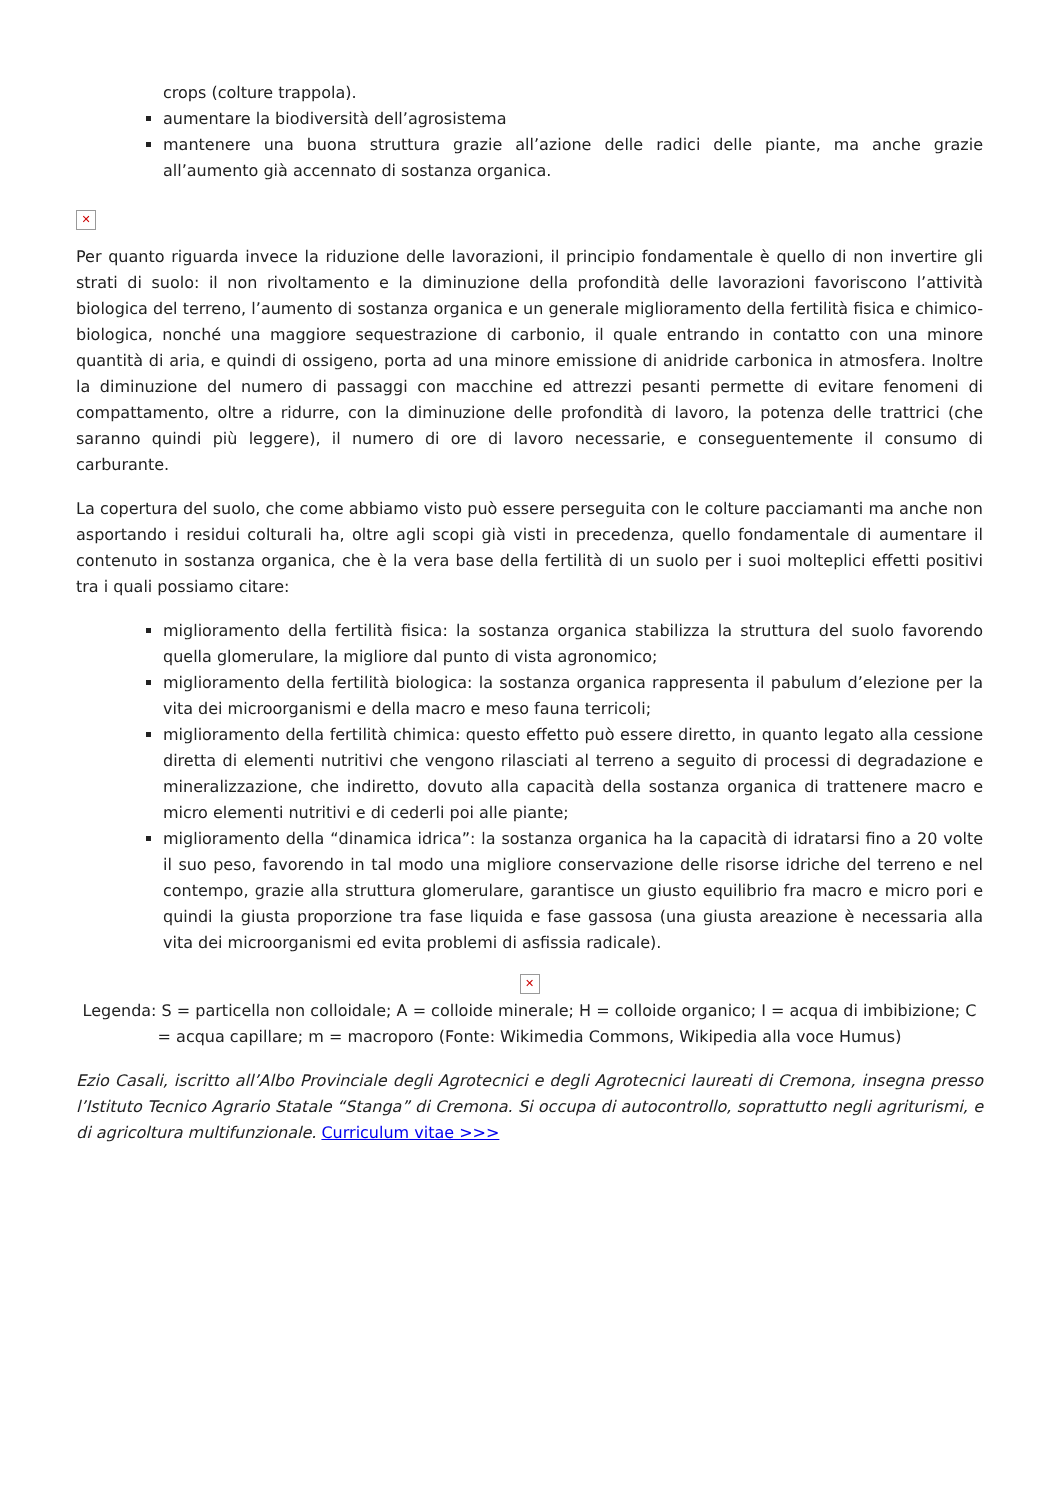crops (colture trappola).
aumentare la biodiversità dell’agrosistema
mantenere una buona struttura grazie all’azione delle radici delle piante, ma anche grazie all’aumento già accennato di sostanza organica.
✕
Per quanto riguarda invece la riduzione delle lavorazioni, il principio fondamentale è quello di non invertire gli strati di suolo: il non rivoltamento e la diminuzione della profondità delle lavorazioni favoriscono l’attività biologica del terreno, l’aumento di sostanza organica e un generale miglioramento della fertilità fisica e chimico-biologica, nonché una maggiore sequestrazione di carbonio, il quale entrando in contatto con una minore quantità di aria, e quindi di ossigeno, porta ad una minore emissione di anidride carbonica in atmosfera. Inoltre la diminuzione del numero di passaggi con macchine ed attrezzi pesanti permette di evitare fenomeni di compattamento, oltre a ridurre, con la diminuzione delle profondità di lavoro, la potenza delle trattrici (che saranno quindi più leggere), il numero di ore di lavoro necessarie, e conseguentemente il consumo di carburante.
La copertura del suolo, che come abbiamo visto può essere perseguita con le colture pacciamanti ma anche non asportando i residui colturali ha, oltre agli scopi già visti in precedenza, quello fondamentale di aumentare il contenuto in sostanza organica, che è la vera base della fertilità di un suolo per i suoi molteplici effetti positivi tra i quali possiamo citare:
miglioramento della fertilità fisica: la sostanza organica stabilizza la struttura del suolo favorendo quella glomerulare, la migliore dal punto di vista agronomico;
miglioramento della fertilità biologica: la sostanza organica rappresenta il pabulum d’elezione per la vita dei microorganismi e della macro e meso fauna terricoli;
miglioramento della fertilità chimica: questo effetto può essere diretto, in quanto legato alla cessione diretta di elementi nutritivi che vengono rilasciati al terreno a seguito di processi di degradazione e mineralizzazione, che indiretto, dovuto alla capacità della sostanza organica di trattenere macro e micro elementi nutritivi e di cederli poi alle piante;
miglioramento della “dinamica idrica”: la sostanza organica ha la capacità di idratarsi fino a 20 volte il suo peso, favorendo in tal modo una migliore conservazione delle risorse idriche del terreno e nel contempo, grazie alla struttura glomerulare, garantisce un giusto equilibrio fra macro e micro pori e quindi la giusta proporzione tra fase liquida e fase gassosa (una giusta areazione è necessaria alla vita dei microorganismi ed evita problemi di asfissia radicale).
✕
Legenda: S = particella non colloidale; A = colloide minerale; H = colloide organico; I = acqua di imbibizione; C = acqua capillare; m = macroporo (Fonte: Wikimedia Commons, Wikipedia alla voce Humus)
Ezio Casali, iscritto all’Albo Provinciale degli Agrotecnici e degli Agrotecnici laureati di Cremona, insegna presso l’Istituto Tecnico Agrario Statale “Stanga” di Cremona. Si occupa di autocontrollo, soprattutto negli agriturismi, e di agricoltura multifunzionale. Curriculum vitae >>>